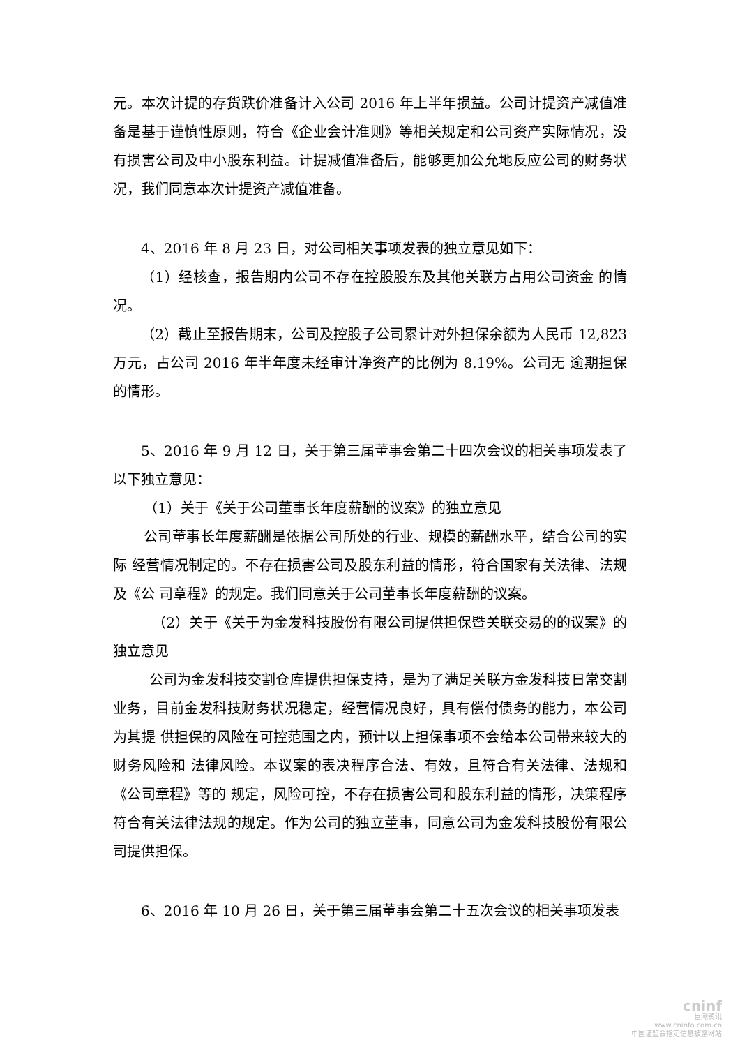元。本次计提的存货跌价准备计入公司 2016 年上半年损益。公司计提资产减值准备是基于谨慎性原则，符合《企业会计准则》等相关规定和公司资产实际情况，没有损害公司及中小股东利益。计提减值准备后，能够更加公允地反应公司的财务状况，我们同意本次计提资产减值准备。
4、2016 年 8 月 23 日，对公司相关事项发表的独立意见如下：
（1）经核查，报告期内公司不存在控股股东及其他关联方占用公司资金 的情况。
（2）截止至报告期末，公司及控股子公司累计对外担保余额为人民币 12,823 万元，占公司 2016 年半年度未经审计净资产的比例为 8.19%。公司无 逾期担保的情形。
5、2016 年 9 月 12 日，关于第三届董事会第二十四次会议的相关事项发表了以下独立意见：
（1）关于《关于公司董事长年度薪酬的议案》的独立意见
公司董事长年度薪酬是依据公司所处的行业、规模的薪酬水平，结合公司的实际 经营情况制定的。不存在损害公司及股东利益的情形，符合国家有关法律、法规及《公 司章程》的规定。我们同意关于公司董事长年度薪酬的议案。
（2）关于《关于为金发科技股份有限公司提供担保暨关联交易的的议案》的独立意见
公司为金发科技交割仓库提供担保支持，是为了满足关联方金发科技日常交割业务，目前金发科技财务状况稳定，经营情况良好，具有偿付债务的能力，本公司为其提 供担保的风险在可控范围之内，预计以上担保事项不会给本公司带来较大的财务风险和 法律风险。本议案的表决程序合法、有效，且符合有关法律、法规和《公司章程》等的 规定，风险可控，不存在损害公司和股东利益的情形，决策程序符合有关法律法规的规定。作为公司的独立董事，同意公司为金发科技股份有限公司提供担保。
6、2016 年 10 月 26 日，关于第三届董事会第二十五次会议的相关事项发表
cninf
巨潮资讯
www.cninfo.com.cn
中国证监会指定信息披露网站